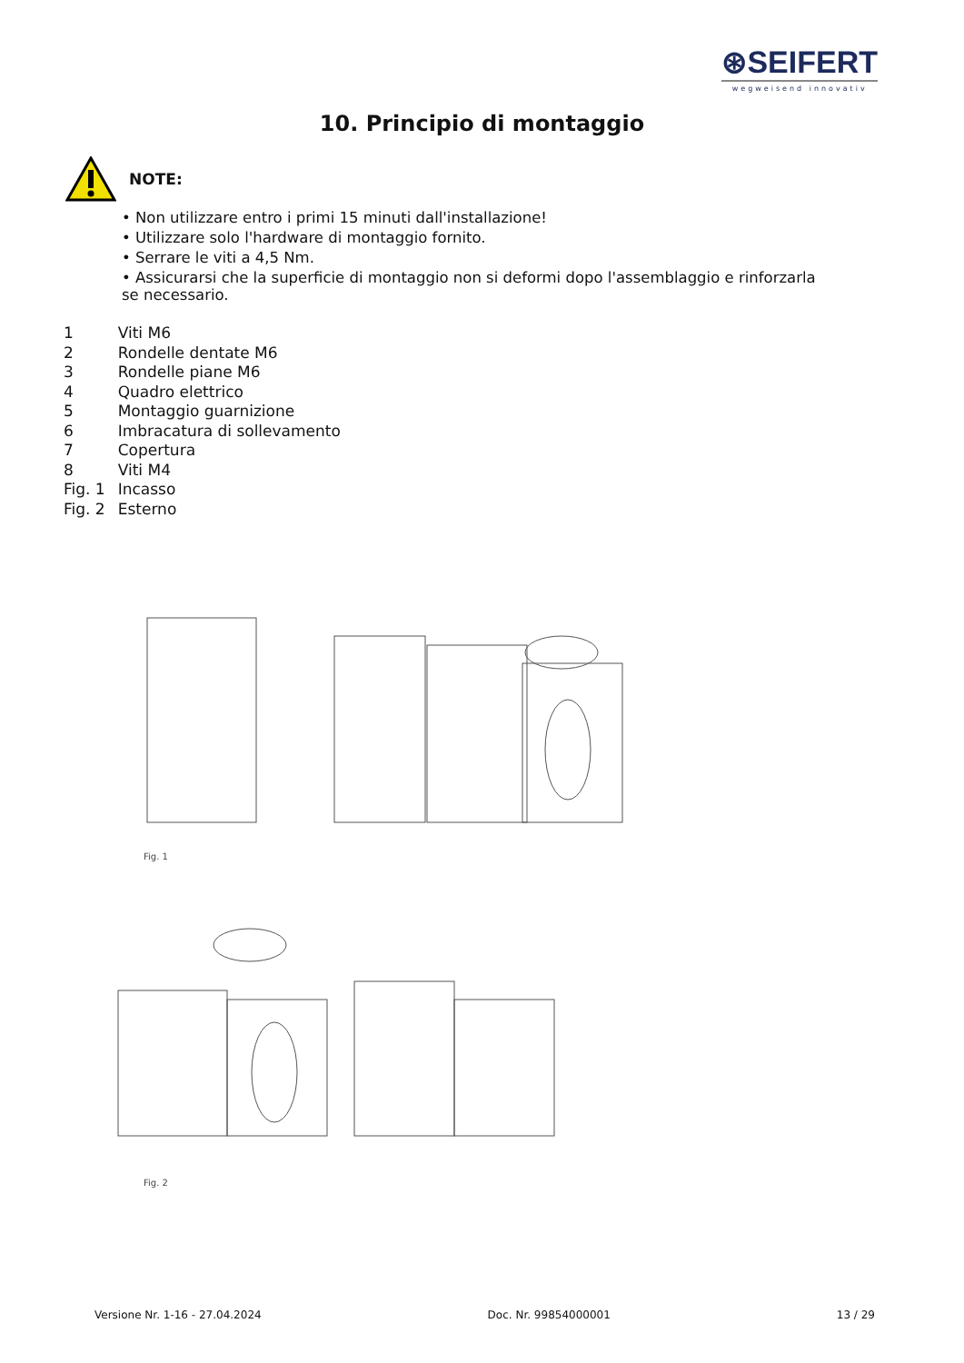⊛SEIFERT
wegweisend innovativ
10. Principio di montaggio
NOTE:
• Non utilizzare entro i primi 15 minuti dall'installazione!
• Utilizzare solo l'hardware di montaggio fornito.
• Serrare le viti a 4,5 Nm.
• Assicurarsi che la superficie di montaggio non si deformi dopo l'assemblaggio e rinforzarla se necessario.
| 1 | Viti M6 |
| 2 | Rondelle dentate M6 |
| 3 | Rondelle piane M6 |
| 4 | Quadro elettrico |
| 5 | Montaggio guarnizione |
| 6 | Imbracatura di sollevamento |
| 7 | Copertura |
| 8 | Viti M4 |
| Fig. 1 | Incasso |
| Fig. 2 | Esterno |
Fig. 1
Fig. 2
Versione Nr. 1-16 - 27.04.2024 Doc. Nr. 99854000001 13 / 29